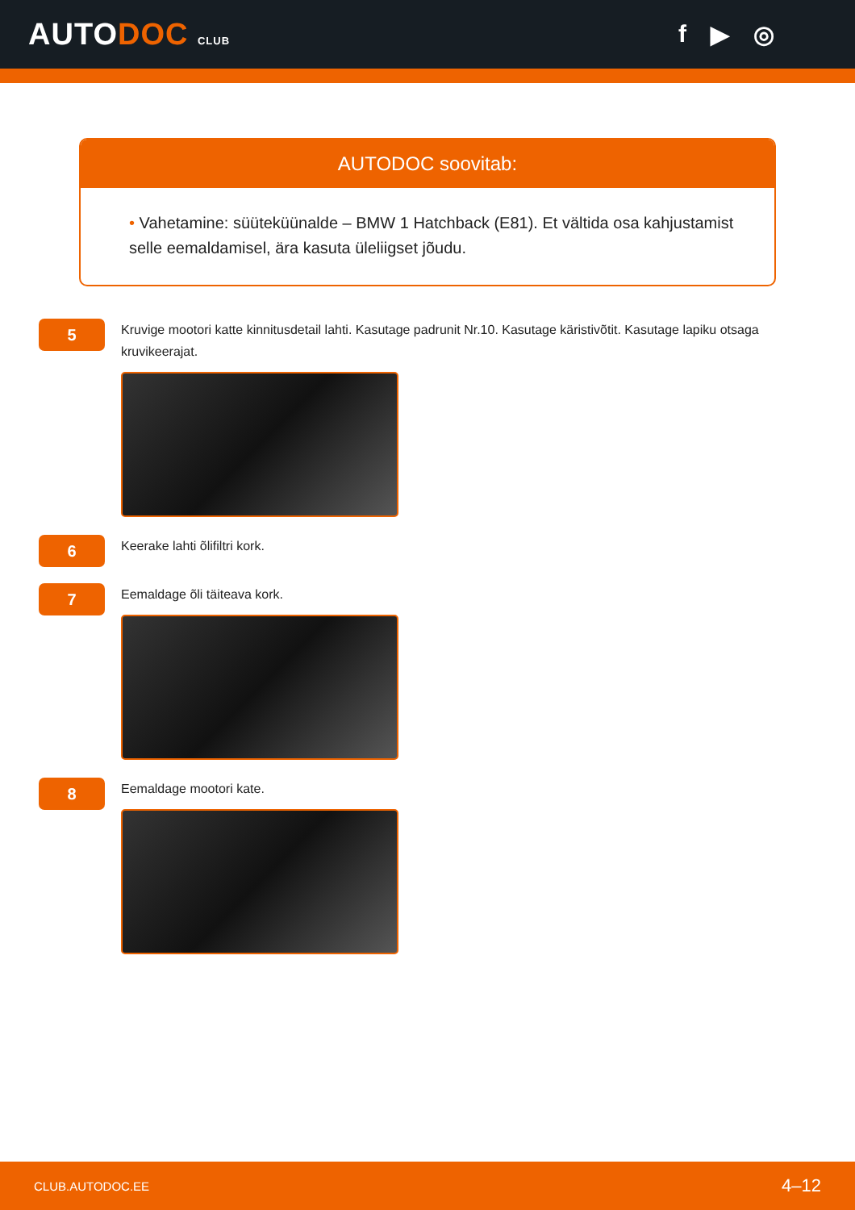AUTODOC CLUB
f ▶ ◎
AUTODOC soovitab:
• Vahetamine: süüteküünalde – BMW 1 Hatchback (E81). Et vältida osa kahjustamist selle eemaldamisel, ära kasuta üleliigset jõudu.
5
Kruvige mootori katte kinnitusdetail lahti. Kasutage padrunit Nr.10. Kasutage käristivõtit. Kasutage lapiku otsaga kruvikeerajat.
6
Keerake lahti õlifiltri kork.
7
Eemaldage õli täiteava kork.
8
Eemaldage mootori kate.
CLUB.AUTODOC.EE 4–12